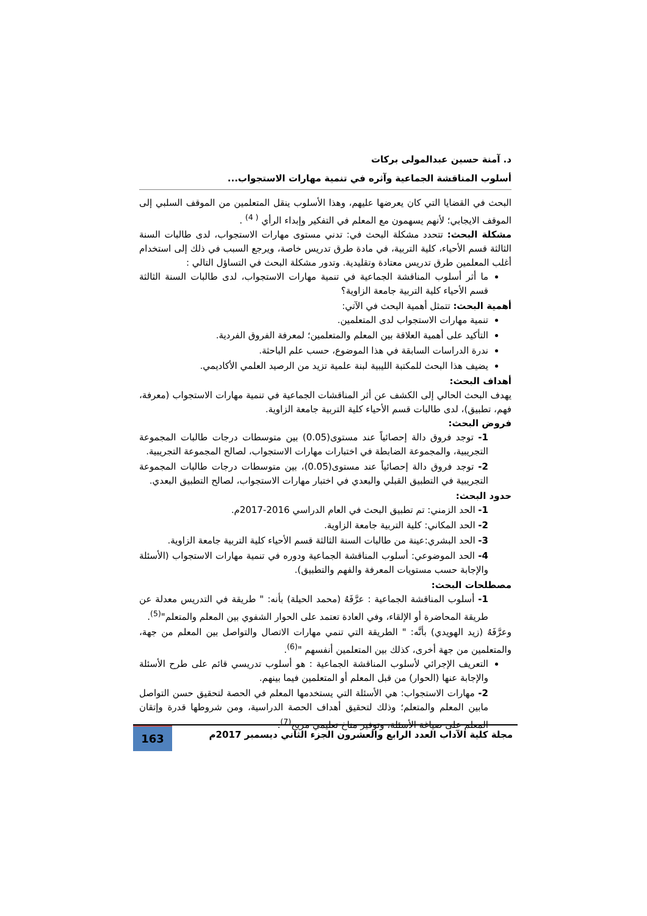د. آمنة حسين عبدالمولى بركات
أسلوب المناقشة الجماعية وآثره في تنمية مهارات الاستجواب...
البحث في القضايا التي كان يعرضها عليهم، وهذا الأسلوب ينقل المتعلمين من الموقف السلبي إلى الموقف الايجابي؛ لأنهم يسهمون مع المعلم في التفكير وإبداء الرأي <sup>( 4)</sup> .
مشكلة البحث: تتحدد مشكلة البحث في: تدني مستوى مهارات الاستجواب، لدى طالبات السنة الثالثة قسم الأحياء، كلية التربية، في مادة طرق تدريس خاصة، ويرجع السبب في ذلك إلى استخدام أغلب المعلمين طرق تدريس معتادة وتقليدية. وتدور مشكلة البحث في التساؤل التالي :
ما أثر أسلوب المناقشة الجماعية في تنمية مهارات الاستجواب، لدى طالبات السنة الثالثة قسم الأحياء كلية التربية جامعة الزاوية؟
أهمية البحث: تتمثل أهمية البحث في الآتي:
تنمية مهارات الاستجواب لدى المتعلمين.
التأكيد على أهمية العلاقة بين المعلم والمتعلمين؛ لمعرفة الفروق الفردية.
ندرة الدراسات السابقة في هذا الموضوع، حسب علم الباحثة.
يضيف هذا البحث للمكتبة الليبية لبنة علمية تزيد من الرصيد العلمي الأكاديمي.
أهداف البحث:
يهدف البحث الحالي إلى الكشف عن أثر المناقشات الجماعية في تنمية مهارات الاستجواب (معرفة، فهم، تطبيق)، لدى طالبات قسم الأحياء كلية التربية جامعة الزاوية.
فروض البحث:
1- توجد فروق دالة إحصائياً عند مستوى(0.05) بين متوسطات درجات طالبات المجموعة التجريبية، والمجموعة الضابطة في اختبارات مهارات الاستجواب، لصالح المجموعة التجريبية.
2- توجد فروق دالة إحصائياً عند مستوى(0.05)، بين متوسطات درجات طالبات المجموعة التجريبية في التطبيق القبلي والبعدي في اختبار مهارات الاستجواب، لصالح التطبيق البعدي.
حدود البحث:
1- الحد الزمني: تم تطبيق البحث في العام الدراسي 2016-2017م.
2- الحد المكاني: كلية التربية جامعة الزاوية.
3- الحد البشري:عينة من طالبات السنة الثالثة قسم الأحياء كلية التربية جامعة الزاوية.
4- الحد الموضوعي: أسلوب المناقشة الجماعية ودوره في تنمية مهارات الاستجواب (الأسئلة والإجابة حسب مستويات المعرفة والفهم والتطبيق).
مصطلحات البحث:
1- أسلوب المناقشة الجماعية : عرَّفَهُ (محمد الحيلة) بأنه: " طريقة في التدريس معدلة عن طريقة المحاضرة أو الإلقاء، وفي العادة تعتمد على الحوار الشفوي بين المعلم والمتعلم"<sup>(5)</sup>.
وعرَّفَهُ (زيد الهويدي) بأنَّه: " الطريقة التي تنمي مهارات الاتصال والتواصل بين المعلم من جهة، والمتعلمين من جهة أخرى، كذلك بين المتعلمين أنفسهم "<sup>(6)</sup>.
التعريف الإجرائي لأسلوب المناقشة الجماعية : هو أسلوب تدريسي قائم على طرح الأسئلة والإجابة عنها (الحوار) من قبل المعلم أو المتعلمين فيما بينهم.
2- مهارات الاستجواب: هي الأسئلة التي يستخدمها المعلم في الحصة لتحقيق حسن التواصل مابين المعلم والمتعلم؛ وذلك لتحقيق أهداف الحصة الدراسية، ومن شروطها قدرة وإتقان المعلم على صياغة الأسئلة، وتوفير مناخ تعليمي مريح<sup>(7)</sup>.
مجلة كلية الآداب العدد الرابع والعشرون الجزء الثاني ديسمبر 2017م
163